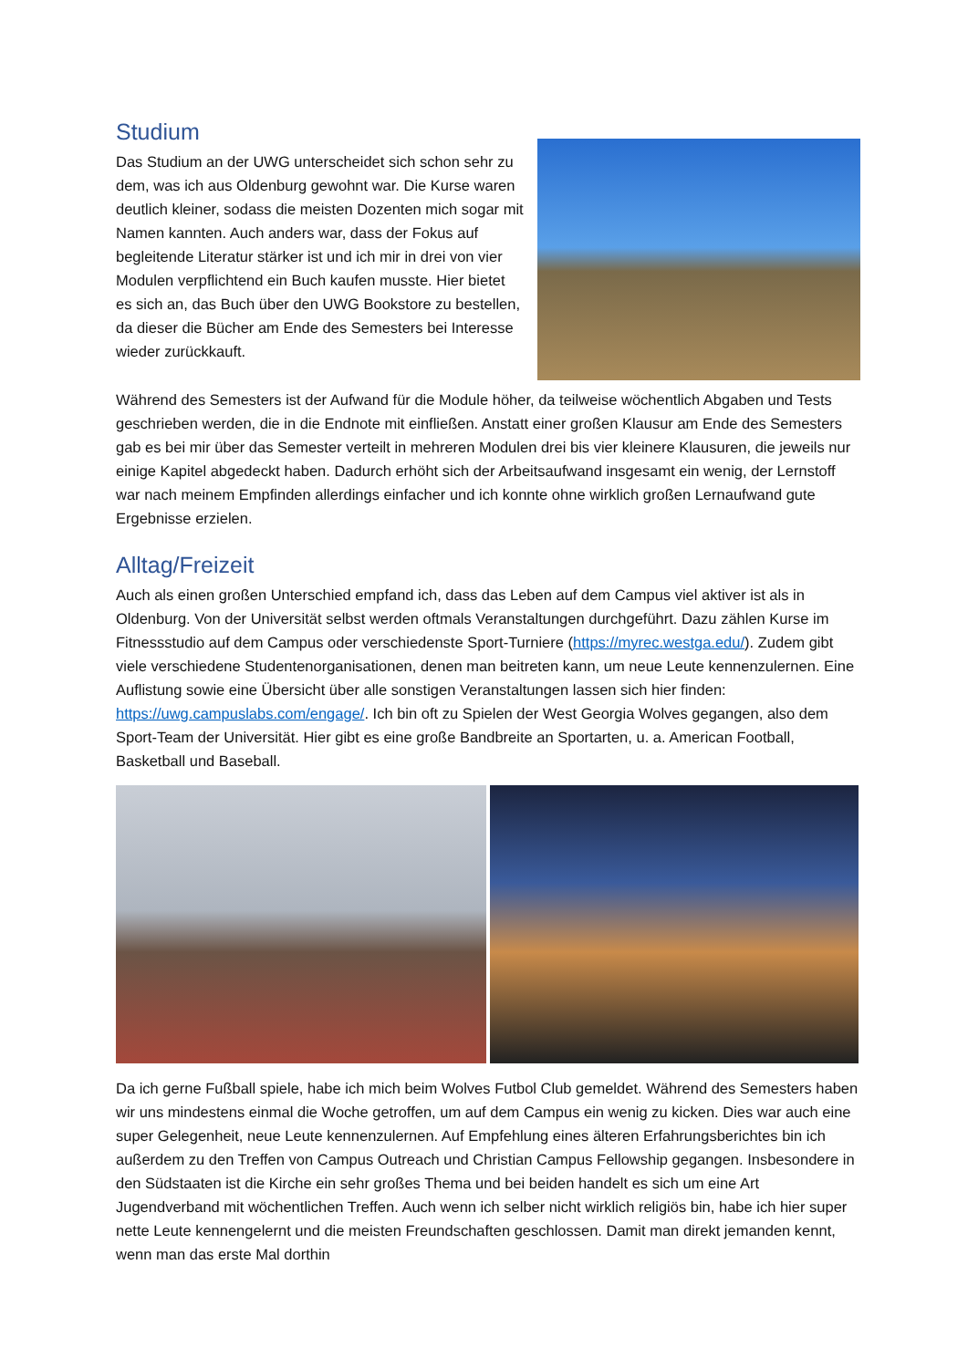Studium
Das Studium an der UWG unterscheidet sich schon sehr zu dem, was ich aus Oldenburg gewohnt war. Die Kurse waren deutlich kleiner, sodass die meisten Dozenten mich sogar mit Namen kannten. Auch anders war, dass der Fokus auf begleitende Literatur stärker ist und ich mir in drei von vier Modulen verpflichtend ein Buch kaufen musste. Hier bietet es sich an, das Buch über den UWG Bookstore zu bestellen, da dieser die Bücher am Ende des Semesters bei Interesse wieder zurückkauft.
Während des Semesters ist der Aufwand für die Module höher, da teilweise wöchentlich Abgaben und Tests geschrieben werden, die in die Endnote mit einfließen. Anstatt einer großen Klausur am Ende des Semesters gab es bei mir über das Semester verteilt in mehreren Modulen drei bis vier kleinere Klausuren, die jeweils nur einige Kapitel abgedeckt haben. Dadurch erhöht sich der Arbeitsaufwand insgesamt ein wenig, der Lernstoff war nach meinem Empfinden allerdings einfacher und ich konnte ohne wirklich großen Lernaufwand gute Ergebnisse erzielen.
Alltag/Freizeit
Auch als einen großen Unterschied empfand ich, dass das Leben auf dem Campus viel aktiver ist als in Oldenburg. Von der Universität selbst werden oftmals Veranstaltungen durchgeführt. Dazu zählen Kurse im Fitnessstudio auf dem Campus oder verschiedenste Sport-Turniere (https://myrec.westga.edu/). Zudem gibt viele verschiedene Studentenorganisationen, denen man beitreten kann, um neue Leute kennenzulernen. Eine Auflistung sowie eine Übersicht über alle sonstigen Veranstaltungen lassen sich hier finden: https://uwg.campuslabs.com/engage/. Ich bin oft zu Spielen der West Georgia Wolves gegangen, also dem Sport-Team der Universität. Hier gibt es eine große Bandbreite an Sportarten, u. a. American Football, Basketball und Baseball.
Da ich gerne Fußball spiele, habe ich mich beim Wolves Futbol Club gemeldet. Während des Semesters haben wir uns mindestens einmal die Woche getroffen, um auf dem Campus ein wenig zu kicken. Dies war auch eine super Gelegenheit, neue Leute kennenzulernen. Auf Empfehlung eines älteren Erfahrungsberichtes bin ich außerdem zu den Treffen von Campus Outreach und Christian Campus Fellowship gegangen. Insbesondere in den Südstaaten ist die Kirche ein sehr großes Thema und bei beiden handelt es sich um eine Art Jugendverband mit wöchentlichen Treffen. Auch wenn ich selber nicht wirklich religiös bin, habe ich hier super nette Leute kennengelernt und die meisten Freundschaften geschlossen. Damit man direkt jemanden kennt, wenn man das erste Mal dorthin